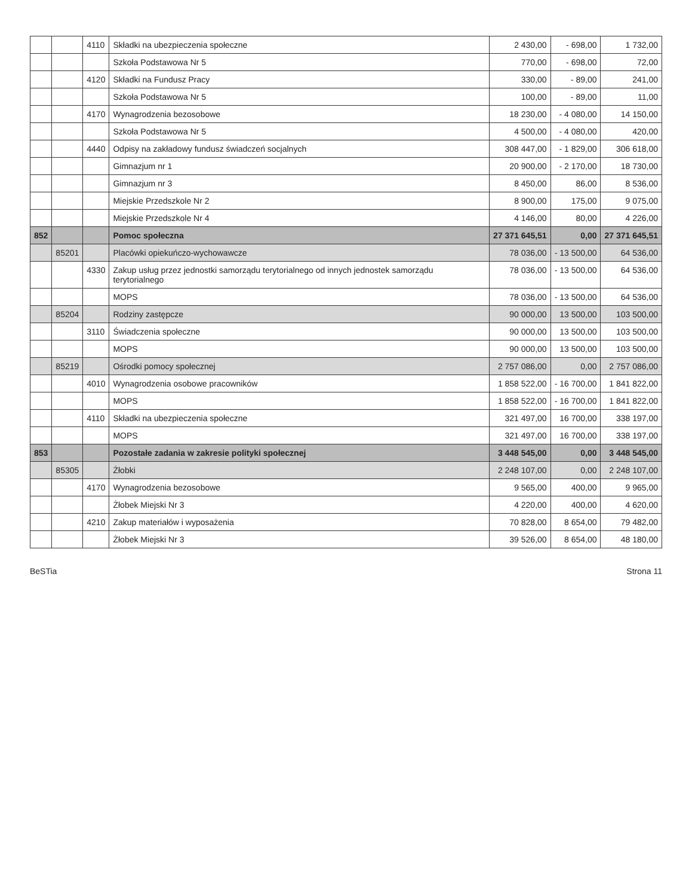| | | 4110 | Składki na ubezpieczenia społeczne | 2 430,00 | - 698,00 | 1 732,00 |
| | | | Szkoła Podstawowa Nr 5 | 770,00 | - 698,00 | 72,00 |
| | | 4120 | Składki na Fundusz Pracy | 330,00 | - 89,00 | 241,00 |
| | | | Szkoła Podstawowa Nr 5 | 100,00 | - 89,00 | 11,00 |
| | | 4170 | Wynagrodzenia bezosobowe | 18 230,00 | - 4 080,00 | 14 150,00 |
| | | | Szkoła Podstawowa Nr 5 | 4 500,00 | - 4 080,00 | 420,00 |
| | | 4440 | Odpisy na zakładowy fundusz świadczeń socjalnych | 308 447,00 | - 1 829,00 | 306 618,00 |
| | | | Gimnazjum nr 1 | 20 900,00 | - 2 170,00 | 18 730,00 |
| | | | Gimnazjum nr 3 | 8 450,00 | 86,00 | 8 536,00 |
| | | | Miejskie Przedszkole Nr 2 | 8 900,00 | 175,00 | 9 075,00 |
| | | | Miejskie Przedszkole Nr 4 | 4 146,00 | 80,00 | 4 226,00 |
| 852 | | | Pomoc społeczna | 27 371 645,51 | 0,00 | 27 371 645,51 |
| | 85201 | | Placówki opiekuńczo-wychowawcze | 78 036,00 | - 13 500,00 | 64 536,00 |
| | | 4330 | Zakup usług przez jednostki samorządu terytorialnego od innych jednostek samorządu terytorialnego | 78 036,00 | - 13 500,00 | 64 536,00 |
| | | | MOPS | 78 036,00 | - 13 500,00 | 64 536,00 |
| | 85204 | | Rodziny zastępcze | 90 000,00 | 13 500,00 | 103 500,00 |
| | | 3110 | Świadczenia społeczne | 90 000,00 | 13 500,00 | 103 500,00 |
| | | | MOPS | 90 000,00 | 13 500,00 | 103 500,00 |
| | 85219 | | Ośrodki pomocy społecznej | 2 757 086,00 | 0,00 | 2 757 086,00 |
| | | 4010 | Wynagrodzenia osobowe pracowników | 1 858 522,00 | - 16 700,00 | 1 841 822,00 |
| | | | MOPS | 1 858 522,00 | - 16 700,00 | 1 841 822,00 |
| | | 4110 | Składki na ubezpieczenia społeczne | 321 497,00 | 16 700,00 | 338 197,00 |
| | | | MOPS | 321 497,00 | 16 700,00 | 338 197,00 |
| 853 | | | Pozostałe zadania w zakresie polityki społecznej | 3 448 545,00 | 0,00 | 3 448 545,00 |
| | 85305 | | Żłobki | 2 248 107,00 | 0,00 | 2 248 107,00 |
| | | 4170 | Wynagrodzenia bezosobowe | 9 565,00 | 400,00 | 9 965,00 |
| | | | Żłobek Miejski Nr 3 | 4 220,00 | 400,00 | 4 620,00 |
| | | 4210 | Zakup materiałów i wyposażenia | 70 828,00 | 8 654,00 | 79 482,00 |
| | | | Żłobek Miejski Nr 3 | 39 526,00 | 8 654,00 | 48 180,00 |
BeSTia Strona 11